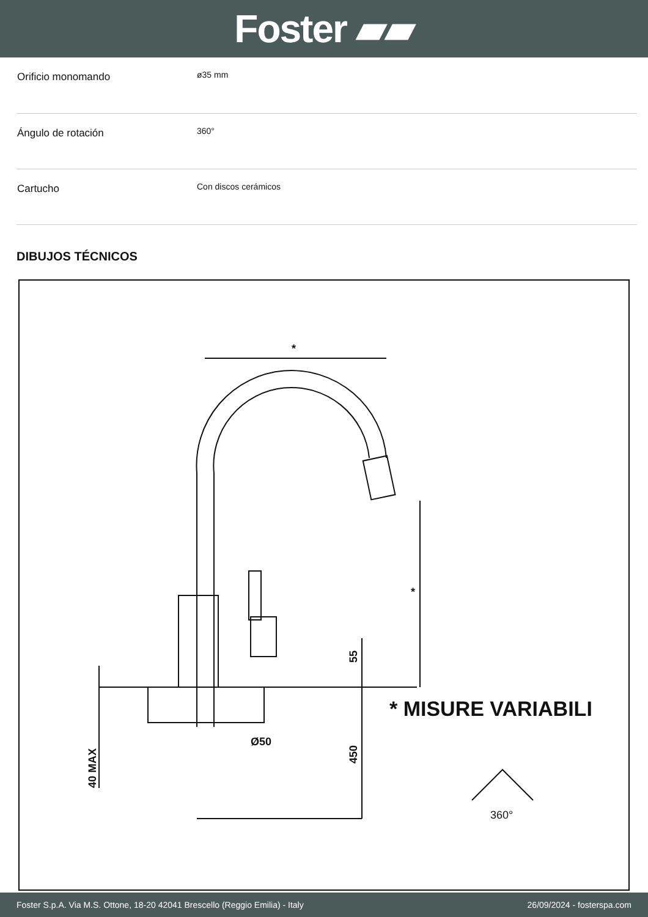Foster ▰▰
| Orificio monomando | ø35 mm |
| Ángulo de rotación | 360° |
| Cartucho | Con discos cerámicos |
DIBUJOS TÉCNICOS
*
*
* MISURE VARIABILI
Ø50
55
450
40 MAX
360°
Foster S.p.A. Via M.S. Ottone, 18-20 42041 Brescello (Reggio Emilia) - Italy 26/09/2024 - fosterspa.com